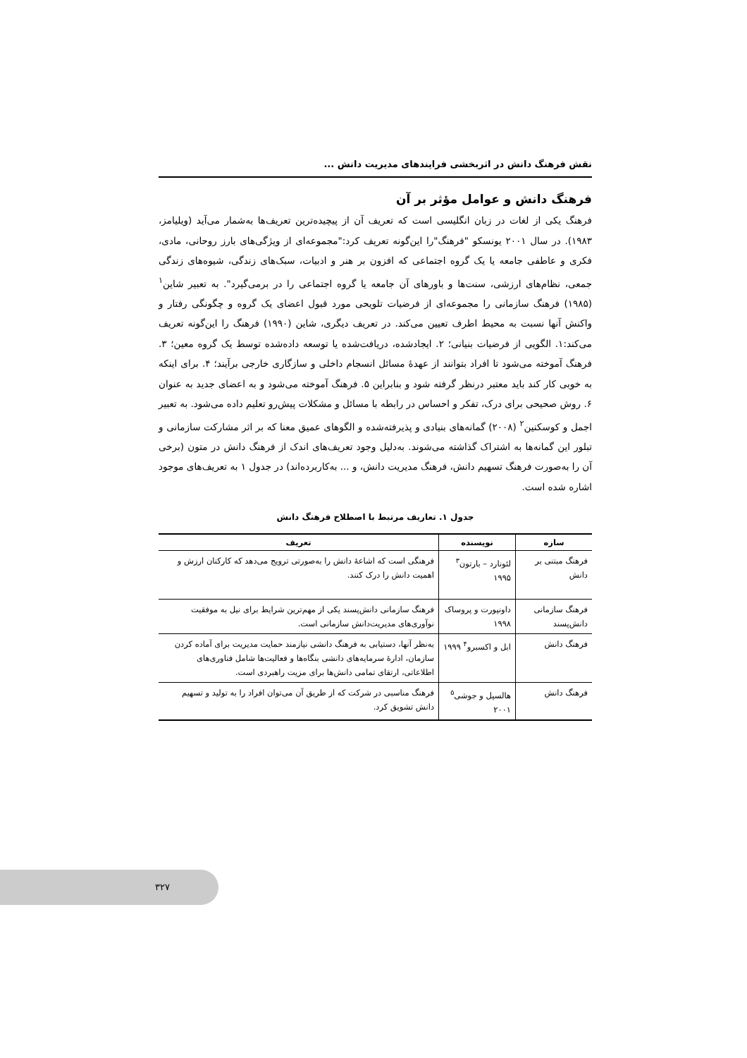نقش فرهنگ دانش در اثربخشی فرایندهای مدیریت دانش ...
فرهنگ دانش و عوامل مؤثر بر آن
فرهنگ یکی از لغات در زبان انگلیسی است که تعریف آن از پیچیده‌ترین تعریف‌ها به‌شمار می‌آید (ویلیامز، ۱۹۸۳). در سال ۲۰۰۱ یونسکو "فرهنگ"را این‌گونه تعریف کرد:"مجموعه‌ای از ویژگی‌های بارز روحانی، مادی، فکری و عاطفی جامعه یا یک گروه اجتماعی که افزون بر هنر و ادبیات، سبک‌های زندگی، شیوه‌های زندگی جمعی، نظام‌های ارزشی، سنت‌ها و باورهای آن جامعه یا گروه اجتماعی را در برمی‌گیرد". به تعبیر شاین<sup>۱</sup> (۱۹۸۵) فرهنگ سازمانی را مجموعه‌ای از فرضیات تلویحی مورد قبول اعضای یک گروه و چگونگی رفتار و واکنش آنها نسبت به محیط اطرف تعیین می‌کند. در تعریف دیگری، شاین (۱۹۹۰) فرهنگ را این‌گونه تعریف می‌کند:۱. الگویی از فرضیات بنیانی؛ ۲. ایجادشده، دریافت‌شده یا توسعه داده‌شده توسط یک گروه معین؛ ۳. فرهنگ آموخته می‌شود تا افراد بتوانند از عهدهٔ مسائل انسجام داخلی و سازگاری خارجی برآیند؛ ۴. برای اینکه به خوبی کار کند باید معتبر درنظر گرفته شود و بنابراین ۵. فرهنگ آموخته می‌شود و به اعضای جدید به عنوان ۶. روش صحیحی برای درک، تفکر و احساس در رابطه با مسائل و مشکلات پیش‌رو تعلیم داده می‌شود. به تعبیر اجمل و کوسکنین<sup>۲</sup> (۲۰۰۸) گمانه‌های بنیادی و پذیرفته‌شده و الگوهای عمیق معنا که بر اثر مشارکت سازمانی و تبلور این گمانه‌ها به اشتراک گذاشته می‌شوند. به‌دلیل وجود تعریف‌های اندک از فرهنگ دانش در متون (برخی آن را به‌صورت فرهنگ تسهیم دانش، فرهنگ مدیریت دانش، و ... به‌کاربرده‌اند) در جدول ۱ به تعریف‌های موجود اشاره شده است.
جدول ۱. تعاریف مرتبط با اصطلاح فرهنگ دانش
| سازه | نویسنده | تعریف |
| --- | --- | --- |
| فرهنگ مبتنی بر دانش | لئونارد – بارتون<sup>۳</sup> ۱۹۹۵ | فرهنگی است که اشاعهٔ دانش را به‌صورتی ترویج می‌دهد که کارکنان ارزش و اهمیت دانش را درک کنند. |
| فرهنگ سازمانی دانش‌پسند | داونپورت و پروساک ۱۹۹۸ | فرهنگ سازمانی دانش‌پسند یکی از مهم‌ترین شرایط برای نیل به موفقیت نوآوری‌های مدیریت‌دانش سازمانی است. |
| فرهنگ دانش | ابل و اکسبرو<sup>۴</sup> ۱۹۹۹ | به‌نظر آنها، دستیابی به فرهنگ دانشی نیازمند حمایت مدیریت برای آماده کردن سازمان، ادارهٔ سرمایه‌های دانشی بنگاه‌ها و فعالیت‌ها شامل فناوری‌های اطلاعاتی، ارتقای تمامی دانش‌ها برای مزیت راهبردی است. |
| فرهنگ دانش | هالسپل و جوشی<sup>۵</sup> ۲۰۰۱ | فرهنگ مناسبی در شرکت که از طریق آن می‌توان افراد را به تولید و تسهیم دانش تشویق کرد. |
۳۲۷